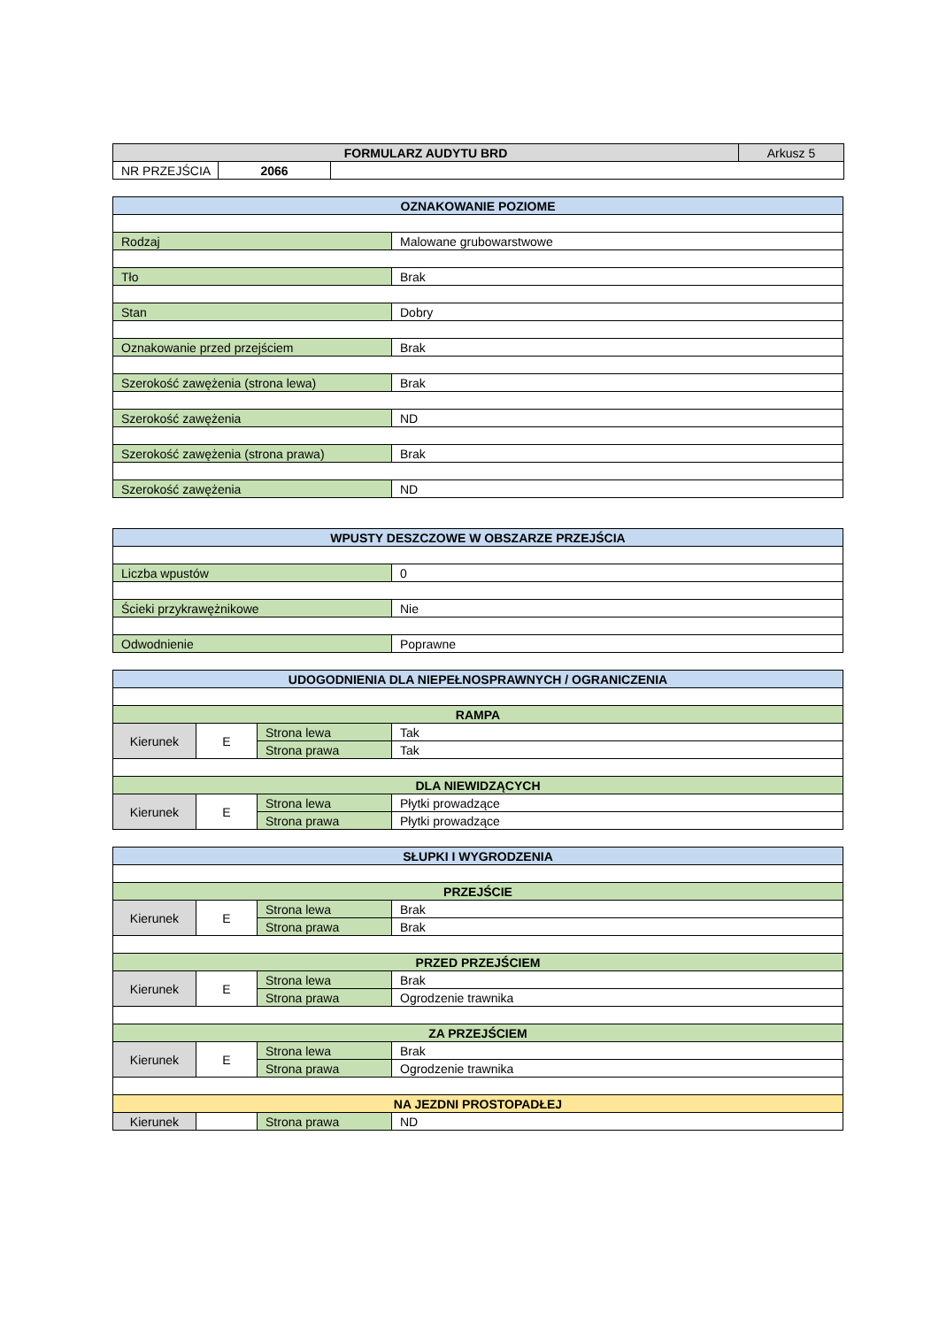| FORMULARZ AUDYTU BRD | | | Arkusz 5 |
| NR PRZEJŚCIA | 2066 | | |
| OZNAKOWANIE POZIOME | |
| --- | --- |
| Rodzaj | Malowane grubowarstwowe |
| Tło | Brak |
| Stan | Dobry |
| Oznakowanie przed przejściem | Brak |
| Szerokość zawężenia (strona lewa) | Brak |
| Szerokość zawężenia | ND |
| Szerokość zawężenia (strona prawa) | Brak |
| Szerokość zawężenia | ND |
| WPUSTY DESZCZOWE W OBSZARZE PRZEJŚCIA | |
| --- | --- |
| Liczba wpustów | 0 |
| Ścieki przykrawężnikowe | Nie |
| Odwodnienie | Poprawne |
| UDOGODNIENIA DLA NIEPEŁNOSPRAWNYCH / OGRANICZENIA | | | |
| --- | --- | --- | --- |
| RAMPA | | | |
| Kierunek | E | Strona lewa | Tak |
| | | Strona prawa | Tak |
| DLA NIEWIDZĄCYCH | | | |
| Kierunek | E | Strona lewa | Płytki prowadzące |
| | | Strona prawa | Płytki prowadzące |
| SŁUPKI I WYGRODZENIA | | | |
| --- | --- | --- | --- |
| PRZEJŚCIE | | | |
| Kierunek | E | Strona lewa | Brak |
| | | Strona prawa | Brak |
| PRZED PRZEJŚCIEM | | | |
| Kierunek | E | Strona lewa | Brak |
| | | Strona prawa | Ogrodzenie trawnika |
| ZA PRZEJŚCIEM | | | |
| Kierunek | E | Strona lewa | Brak |
| | | Strona prawa | Ogrodzenie trawnika |
| NA JEZDNI PROSTOPADŁEJ | | | |
| Kierunek | | Strona prawa | ND |